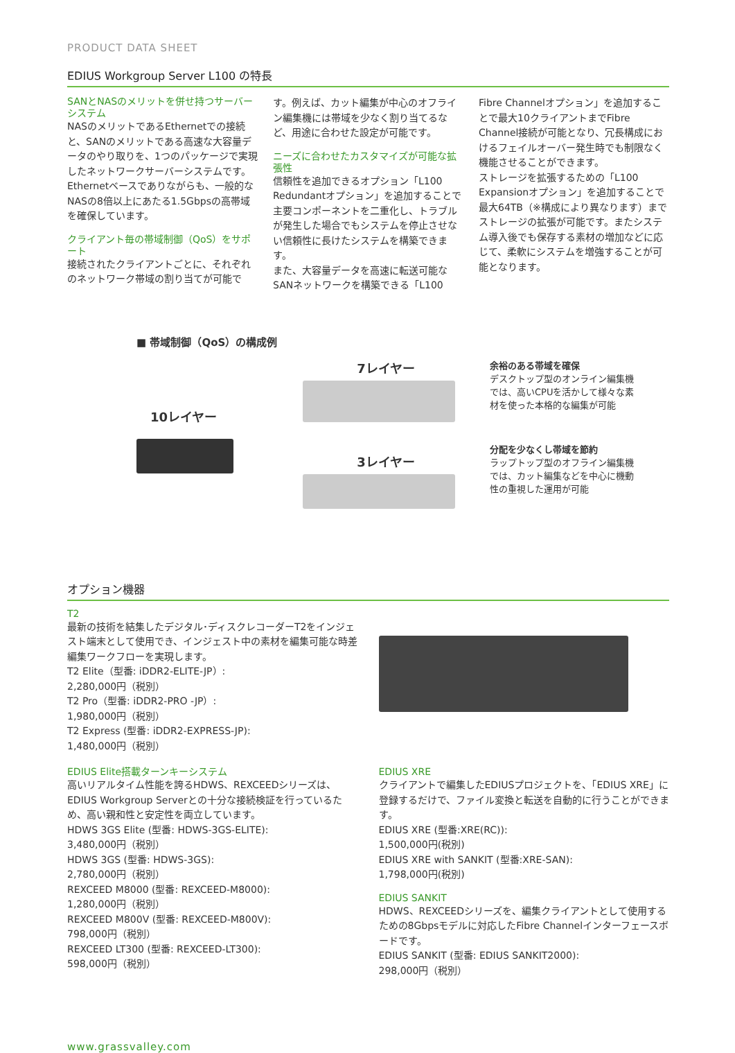PRODUCT DATA SHEET
EDIUS Workgroup Server L100 の特長
SANとNASのメリットを併せ持つサーバーシステム
NASのメリットであるEthernetでの接続と、SANのメリットである高速な大容量データのやり取りを、1つのパッケージで実現したネットワークサーバーシステムです。Ethernetベースでありながらも、一般的なNASの8倍以上にあたる1.5Gbpsの高帯域を確保しています。
クライアント毎の帯域制御（QoS）をサポート
接続されたクライアントごとに、それぞれのネットワーク帯域の割り当てが可能で
す。例えば、カット編集が中心のオフライン編集機には帯域を少なく割り当てるなど、用途に合わせた設定が可能です。
ニーズに合わせたカスタマイズが可能な拡張性
信頼性を追加できるオプション「L100 Redundantオプション」を追加することで主要コンポーネントを二重化し、トラブルが発生した場合でもシステムを停止させない信頼性に長けたシステムを構築できます。
また、大容量データを高速に転送可能なSANネットワークを構築できる「L100
Fibre Channelオプション」を追加することで最大10クライアントまでFibre Channel接続が可能となり、冗長構成におけるフェイルオーバー発生時でも制限なく機能させることができます。
ストレージを拡張するための「L100 Expansionオプション」を追加することで最大64TB（※構成により異なります）までストレージの拡張が可能です。またシステム導入後でも保存する素材の増加などに応じて、柔軟にシステムを増強することが可能となります。
■ 帯域制御（QoS）の構成例
10レイヤー
7レイヤー
3レイヤー
余裕のある帯域を確保
デスクトップ型のオンライン編集機では、高いCPUを活かして様々な素材を使った本格的な編集が可能
分配を少なくし帯域を節約
ラップトップ型のオフライン編集機では、カット編集などを中心に機動性の重視した運用が可能
オプション機器
T2
最新の技術を結集したデジタル･ディスクレコーダーT2をインジェスト端末として使用でき、インジェスト中の素材を編集可能な時差編集ワークフローを実現します。
T2 Elite（型番: iDDR2-ELITE-JP）:
2,280,000円（税別）
T2 Pro（型番: iDDR2-PRO -JP）:
1,980,000円（税別）
T2 Express (型番: iDDR2-EXPRESS-JP):
1,480,000円（税別）
EDIUS Elite搭載ターンキーシステム
高いリアルタイム性能を誇るHDWS、REXCEEDシリーズは、EDIUS Workgroup Serverとの十分な接続検証を行っているため、高い親和性と安定性を両立しています。
HDWS 3GS Elite (型番: HDWS-3GS-ELITE):
3,480,000円（税別）
HDWS 3GS (型番: HDWS-3GS):
2,780,000円（税別）
REXCEED M8000 (型番: REXCEED-M8000):
1,280,000円（税別）
REXCEED M800V (型番: REXCEED-M800V):
798,000円（税別）
REXCEED LT300 (型番: REXCEED-LT300):
598,000円（税別）
EDIUS XRE
クライアントで編集したEDIUSプロジェクトを、「EDIUS XRE」に登録するだけで、ファイル変換と転送を自動的に行うことができます。
EDIUS XRE (型番:XRE(RC)):
1,500,000円(税別)
EDIUS XRE with SANKIT (型番:XRE-SAN):
1,798,000円(税別)
EDIUS SANKIT
HDWS、REXCEEDシリーズを、編集クライアントとして使用するための8Gbpsモデルに対応したFibre Channelインターフェースボードです。
EDIUS SANKIT (型番: EDIUS SANKIT2000):
298,000円（税別）
www.grassvalley.com